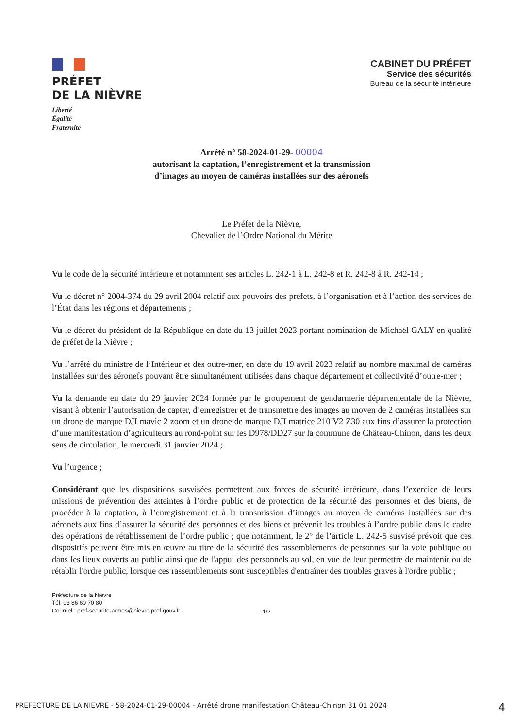PRÉFET
DE LA NIÈVRE
Liberté
Égalité
Fraternité
CABINET DU PRÉFET
Service des sécurités
Bureau de la sécurité intérieure
Arrêté n° 58-2024-01-29- 00004
autorisant la captation, l’enregistrement et la transmission
d’images au moyen de caméras installées sur des aéronefs
Le Préfet de la Nièvre,
Chevalier de l’Ordre National du Mérite
Vu le code de la sécurité intérieure et notamment ses articles L. 242-1 à L. 242-8 et R. 242-8 à R. 242-14 ;
Vu le décret n° 2004-374 du 29 avril 2004 relatif aux pouvoirs des préfets, à l’organisation et à l’action des services de l’État dans les régions et départements ;
Vu le décret du président de la République en date du 13 juillet 2023 portant nomination de Michaël GALY en qualité de préfet de la Nièvre ;
Vu l’arrêté du ministre de l’Intérieur et des outre-mer, en date du 19 avril 2023 relatif au nombre maximal de caméras installées sur des aéronefs pouvant être simultanément utilisées dans chaque département et collectivité d’outre-mer ;
Vu la demande en date du 29 janvier 2024 formée par le groupement de gendarmerie départementale de la Nièvre, visant à obtenir l’autorisation de capter, d’enregistrer et de transmettre des images au moyen de 2 caméras installées sur un drone de marque DJI mavic 2 zoom et un drone de marque DJI matrice 210 V2 Z30 aux fins d’assurer la protection d’une manifestation d’agriculteurs au rond-point sur les D978/DD27 sur la commune de Château-Chinon, dans les deux sens de circulation, le mercredi 31 janvier 2024 ;
Vu l’urgence ;
Considérant que les dispositions susvisées permettent aux forces de sécurité intérieure, dans l’exercice de leurs missions de prévention des atteintes à l’ordre public et de protection de la sécurité des personnes et des biens, de procéder à la captation, à l’enregistrement et à la transmission d’images au moyen de caméras installées sur des aéronefs aux fins d’assurer la sécurité des personnes et des biens et prévenir les troubles à l’ordre public dans le cadre des opérations de rétablissement de l’ordre public ; que notamment, le 2° de l’article L. 242-5 susvisé prévoit que ces dispositifs peuvent être mis en œuvre au titre de la sécurité des rassemblements de personnes sur la voie publique ou dans les lieux ouverts au public ainsi que de l'appui des personnels au sol, en vue de leur permettre de maintenir ou de rétablir l'ordre public, lorsque ces rassemblements sont susceptibles d'entraîner des troubles graves à l'ordre public ;
Préfecture de la Nièvre
Tél. 03 86 60 70 80
Courriel : pref-securite-armes@nievre.pref.gouv.fr
1/2
PREFECTURE DE LA NIEVRE - 58-2024-01-29-00004 - Arrêté drone manifestation Château-Chinon 31 01 2024 4